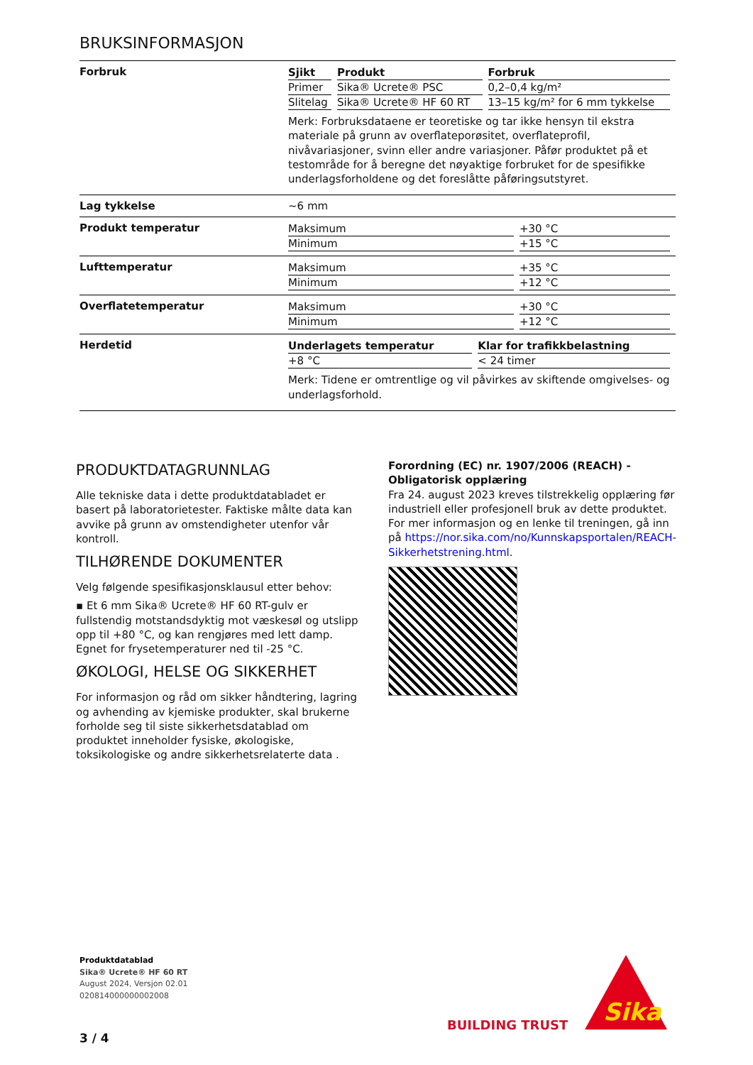BRUKSINFORMASJON
Forbruk
| Sjikt | Produkt | Forbruk |
| --- | --- | --- |
| Primer | Sika® Ucrete® PSC | 0,2–0,4 kg/m² |
| Slitelag | Sika® Ucrete® HF 60 RT | 13–15 kg/m² for 6 mm tykkelse |
Merk: Forbruksdataene er teoretiske og tar ikke hensyn til ekstra materiale på grunn av overflateporøsitet, overflateprofil, nivåvariasjoner, svinn eller andre variasjoner. Påfør produktet på et testområde for å beregne det nøyaktige forbruket for de spesifikke underlagsforholdene og det foreslåtte påføringsutstyret.
Lag tykkelse ~6 mm
Produkt temperatur
| Maksimum | +30 °C |
| Minimum | +15 °C |
Lufttemperatur
| Maksimum | +35 °C |
| Minimum | +12 °C |
Overflatetemperatur
| Maksimum | +30 °C |
| Minimum | +12 °C |
Herdetid
| Underlagets temperatur | Klar for trafikkbelastning |
| --- | --- |
| +8 °C | < 24 timer |
Merk: Tidene er omtrentlige og vil påvirkes av skiftende omgivelses- og underlagsforhold.
PRODUKTDATAGRUNNLAG
Alle tekniske data i dette produktdatabladet er basert på laboratorietester. Faktiske målte data kan avvike på grunn av omstendigheter utenfor vår kontroll.
TILHØRENDE DOKUMENTER
Velg følgende spesifikasjonsklausul etter behov:
▪ Et 6 mm Sika® Ucrete® HF 60 RT-gulv er fullstendig motstandsdyktig mot væskesøl og utslipp opp til +80 °C, og kan rengjøres med lett damp. Egnet for frysetemperaturer ned til -25 °C.
ØKOLOGI, HELSE OG SIKKERHET
For informasjon og råd om sikker håndtering, lagring og avhending av kjemiske produkter, skal brukerne forholde seg til siste sikkerhetsdatablad om produktet inneholder fysiske, økologiske, toksikologiske og andre sikkerhetsrelaterte data .
Forordning (EC) nr. 1907/2006 (REACH) - Obligatorisk opplæring
Fra 24. august 2023 kreves tilstrekkelig opplæring før industriell eller profesjonell bruk av dette produktet. For mer informasjon og en lenke til treningen, gå inn på https://nor.sika.com/no/Kunnskapsportalen/REACH-Sikkerhetstrening.html.
Produktdatablad
Sika® Ucrete® HF 60 RT
August 2024, Versjon 02.01
020814000000002008
3 / 4
BUILDING TRUST
Sika